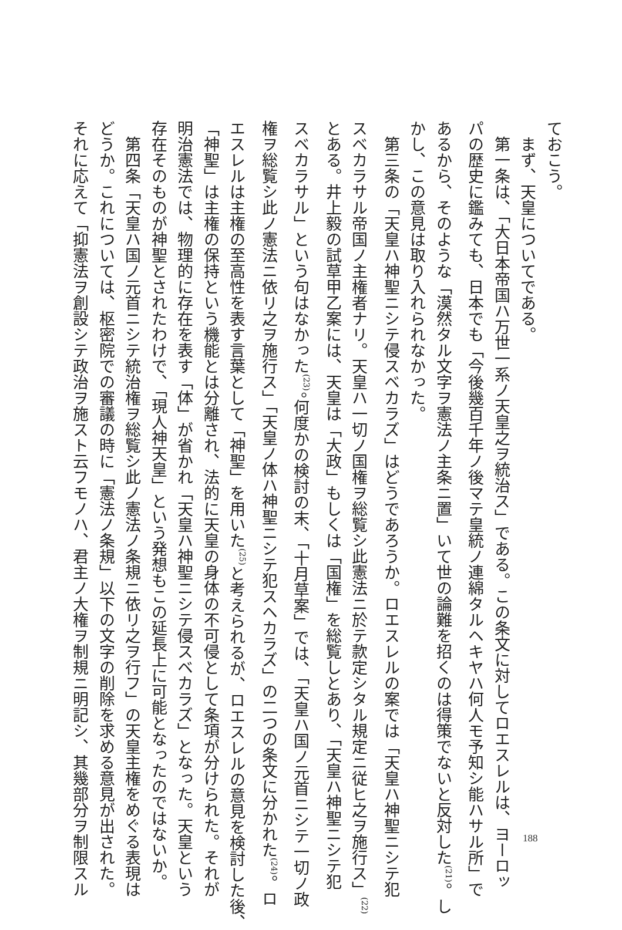ておこう。
　まず、天皇についてである。
　第一条は、「大日本帝国ハ万世一系ノ天皇之ヲ統治ス」である。この条文に対してロエスレルは、ヨーロッ
パの歴史に鑑みても、日本でも「今後幾百千年ノ後マテ皇統ノ連綿タルヘキヤハ何人モ予知シ能ハサル所」で
あるから、そのような「漠然タル文字ヲ憲法ノ主条ニ置」いて世の論難を招くのは得策でないと反対した<sup>(21)</sup>。し
かし、この意見は取り入れられなかった。
　第三条の「天皇ハ神聖ニシテ侵スベカラズ」はどうであろうか。ロエスレルの案では「天皇ハ神聖ニシテ犯
スベカラサル帝国ノ主権者ナリ。天皇ハ一切ノ国権ヲ総覧シ此憲法ニ於テ款定シタル規定ニ従ヒ之ヲ施行ス」<sup>(22)</sup>
とある。井上毅の試草甲乙案には、天皇は「大政」もしくは「国権」を総覧しとあり、「天皇ハ神聖ニシテ犯
スベカラサル」という句はなかった<sup>(23)</sup>。何度かの検討の末、「十月草案」では、「天皇ハ国ノ元首ニシテ一切ノ政
権ヲ総覧シ此ノ憲法ニ依リ之ヲ施行ス」「天皇ノ体ハ神聖ニシテ犯スヘカラズ」の二つの条文に分かれた<sup>(24)</sup>。ロ
エスレルは主権の至高性を表す言葉として「神聖」を用いた<sup>(25)</sup>と考えられるが、ロエスレルの意見を検討した後、
「神聖」は主権の保持という機能とは分離され、法的に天皇の身体の不可侵として条項が分けられた。それが
明治憲法では、物理的に存在を表す「体」が省かれ「天皇ハ神聖ニシテ侵スベカラズ」となった。天皇という
存在そのものが神聖とされたわけで、「現人神天皇」という発想もこの延長上に可能となったのではないか。
　第四条「天皇ハ国ノ元首ニシテ統治権ヲ総覧シ此ノ憲法ノ条規ニ依リ之ヲ行フ」の天皇主権をめぐる表現は
どうか。これについては、枢密院での審議の時に「憲法ノ条規」以下の文字の削除を求める意見が出された。
それに応えて「抑憲法ヲ創設シテ政治ヲ施スト云フモノハ、君主ノ大権ヲ制規ニ明記シ、其幾部分ヲ制限スル
188